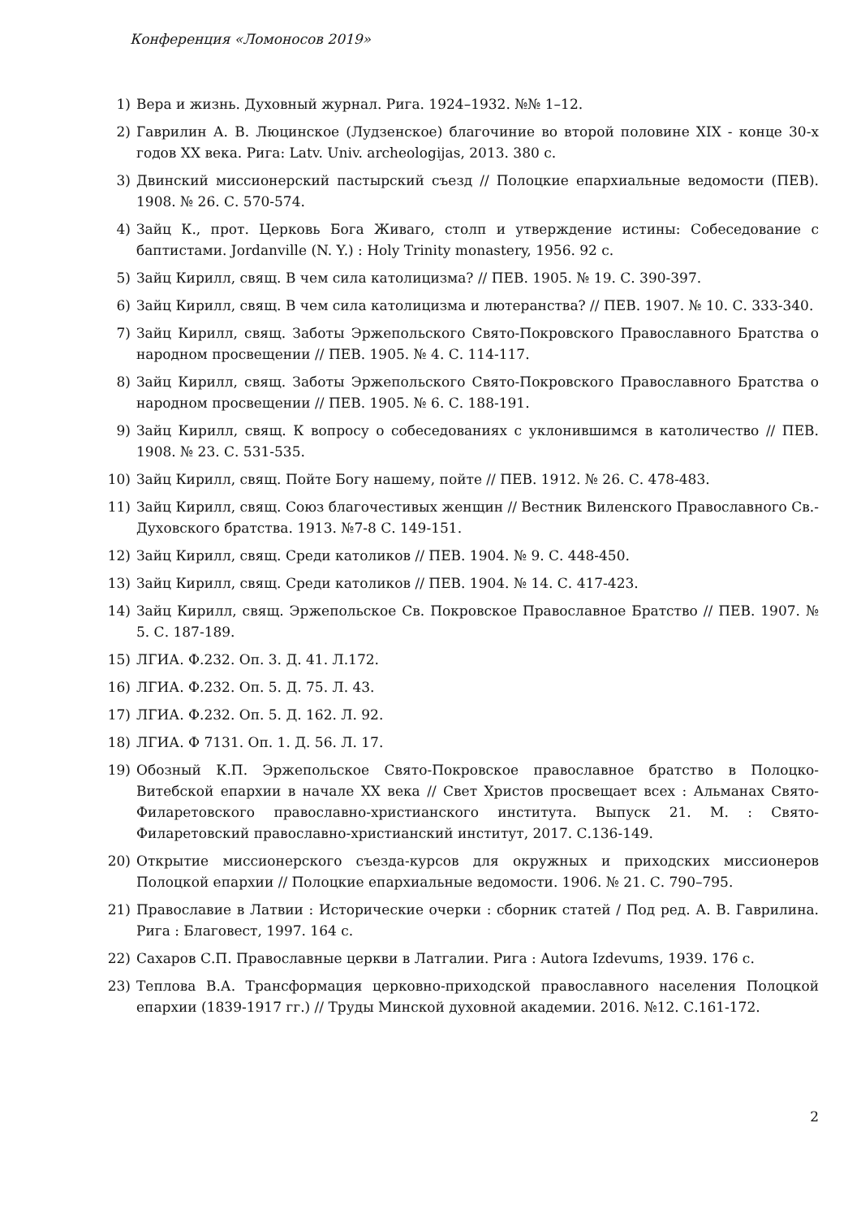Конференция «Ломоносов 2019»
1) Вера и жизнь. Духовный журнал. Рига. 1924–1932. №№ 1–12.
2) Гаврилин А. В. Люцинское (Лудзенское) благочиние во второй половине XIX - конце 30-х годов XX века. Рига: Latv. Univ. archeologijas, 2013. 380 с.
3) Двинский миссионерский пастырский съезд // Полоцкие епархиальные ведомости (ПЕВ). 1908. № 26. С. 570-574.
4) Зайц К., прот. Церковь Бога Живаго, столп и утверждение истины: Собеседование с баптистами. Jordanville (N. Y.) : Holy Trinity monastery, 1956. 92 с.
5) Зайц Кирилл, свящ. В чем сила католицизма? // ПЕВ. 1905. № 19. С. 390-397.
6) Зайц Кирилл, свящ. В чем сила католицизма и лютеранства? // ПЕВ. 1907. № 10. С. 333-340.
7) Зайц Кирилл, свящ. Заботы Эржепольского Свято-Покровского Православного Братства о народном просвещении // ПЕВ. 1905. № 4. С. 114-117.
8) Зайц Кирилл, свящ. Заботы Эржепольского Свято-Покровского Православного Братства о народном просвещении // ПЕВ. 1905. № 6. С. 188-191.
9) Зайц Кирилл, свящ. К вопросу о собеседованиях с уклонившимся в католичество // ПЕВ. 1908. № 23. С. 531-535.
10) Зайц Кирилл, свящ. Пойте Богу нашему, пойте // ПЕВ. 1912. № 26. С. 478-483.
11) Зайц Кирилл, свящ. Союз благочестивых женщин // Вестник Виленского Православного Св.-Духовского братства. 1913. №7-8 С. 149-151.
12) Зайц Кирилл, свящ. Среди католиков // ПЕВ. 1904. № 9. С. 448-450.
13) Зайц Кирилл, свящ. Среди католиков // ПЕВ. 1904. № 14. С. 417-423.
14) Зайц Кирилл, свящ. Эржепольское Св. Покровское Православное Братство // ПЕВ. 1907. № 5. С. 187-189.
15) ЛГИА. Ф.232. Оп. 3. Д. 41. Л.172.
16) ЛГИА. Ф.232. Оп. 5. Д. 75. Л. 43.
17) ЛГИА. Ф.232. Оп. 5. Д. 162. Л. 92.
18) ЛГИА. Ф 7131. Оп. 1. Д. 56. Л. 17.
19) Обозный К.П. Эржепольское Свято-Покровское православное братство в Полоцко-Витебской епархии в начале XX века // Свет Христов просвещает всех : Альманах Свято-Филаретовского православно-христианского института. Выпуск 21. М. : Свято-Филаретовский православно-христианский институт, 2017. С.136-149.
20) Открытие миссионерского съезда-курсов для окружных и приходских миссионеров Полоцкой епархии // Полоцкие епархиальные ведомости. 1906. № 21. С. 790–795.
21) Православие в Латвии : Исторические очерки : сборник статей / Под ред. А. В. Гаврилина. Рига : Благовест, 1997. 164 с.
22) Сахаров С.П. Православные церкви в Латгалии. Рига : Autora Izdevums, 1939. 176 с.
23) Теплова В.А. Трансформация церковно-приходской православного населения Полоцкой епархии (1839-1917 гг.) // Труды Минской духовной академии. 2016. №12. С.161-172.
2